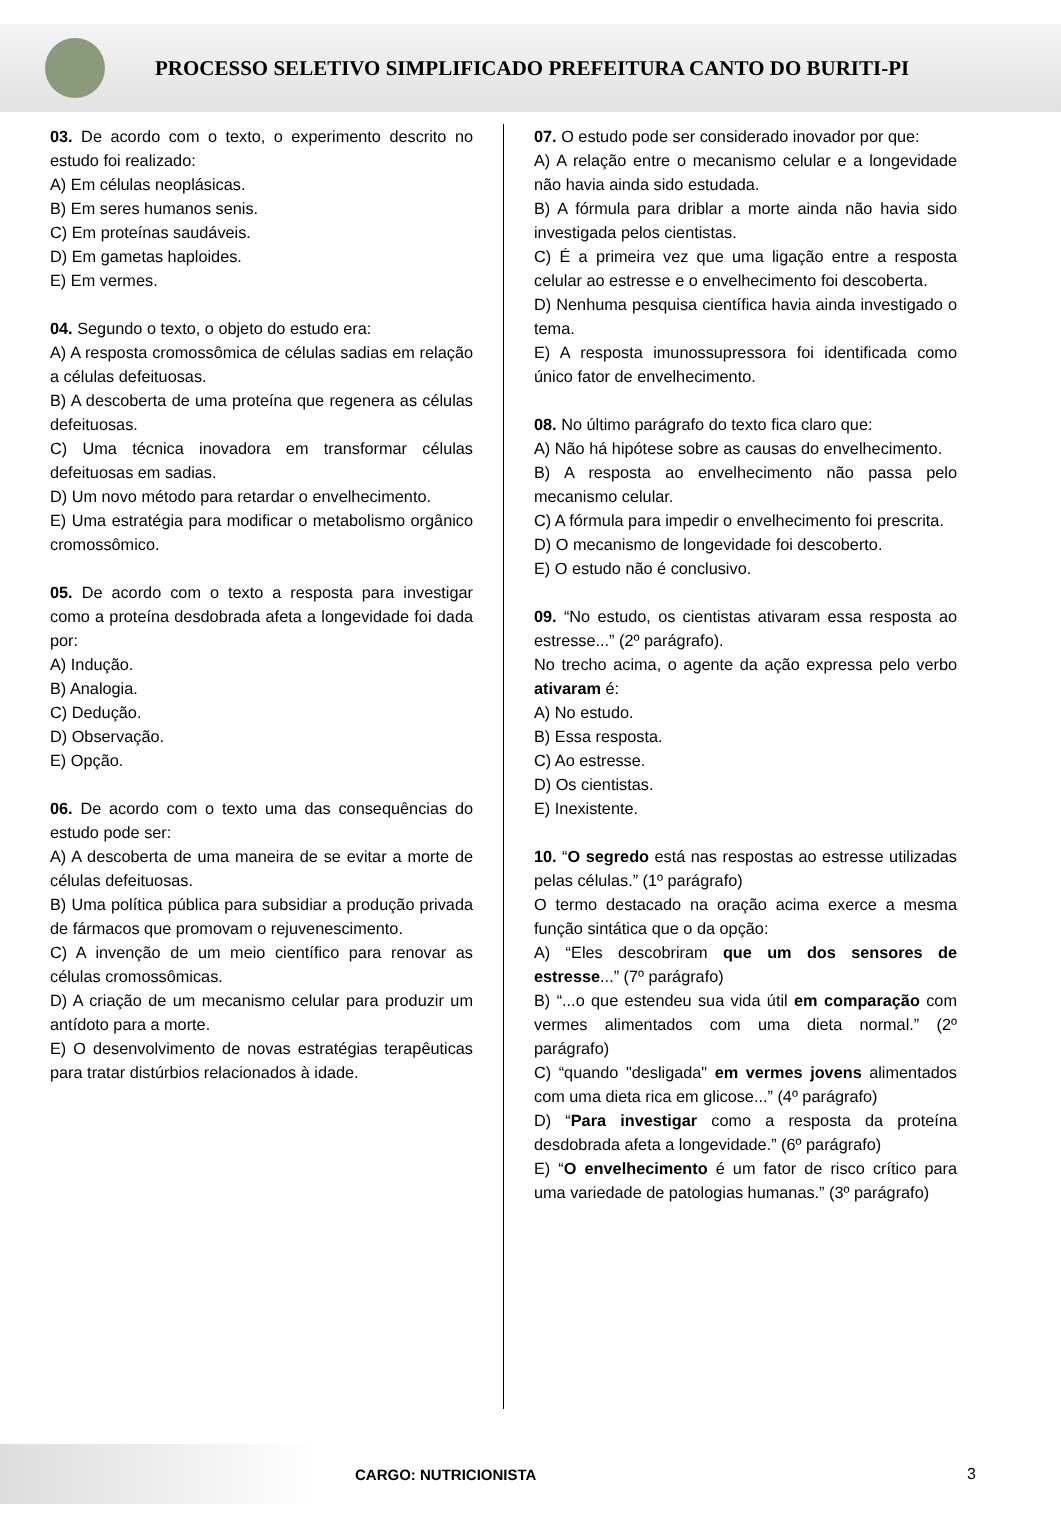PROCESSO SELETIVO SIMPLIFICADO PREFEITURA CANTO DO BURITI-PI
03. De acordo com o texto, o experimento descrito no estudo foi realizado:
A) Em células neoplásicas.
B) Em seres humanos senis.
C) Em proteínas saudáveis.
D) Em gametas haploides.
E) Em vermes.
04. Segundo o texto, o objeto do estudo era:
A) A resposta cromossômica de células sadias em relação a células defeituosas.
B) A descoberta de uma proteína que regenera as células defeituosas.
C) Uma técnica inovadora em transformar células defeituosas em sadias.
D) Um novo método para retardar o envelhecimento.
E) Uma estratégia para modificar o metabolismo orgânico cromossômico.
05. De acordo com o texto a resposta para investigar como a proteína desdobrada afeta a longevidade foi dada por:
A) Indução.
B) Analogia.
C) Dedução.
D) Observação.
E) Opção.
06. De acordo com o texto uma das consequências do estudo pode ser:
A) A descoberta de uma maneira de se evitar a morte de células defeituosas.
B) Uma política pública para subsidiar a produção privada de fármacos que promovam o rejuvenescimento.
C) A invenção de um meio científico para renovar as células cromossômicas.
D) A criação de um mecanismo celular para produzir um antídoto para a morte.
E) O desenvolvimento de novas estratégias terapêuticas para tratar distúrbios relacionados à idade.
07. O estudo pode ser considerado inovador por que:
A) A relação entre o mecanismo celular e a longevidade não havia ainda sido estudada.
B) A fórmula para driblar a morte ainda não havia sido investigada pelos cientistas.
C) É a primeira vez que uma ligação entre a resposta celular ao estresse e o envelhecimento foi descoberta.
D) Nenhuma pesquisa científica havia ainda investigado o tema.
E) A resposta imunossupressora foi identificada como único fator de envelhecimento.
08. No último parágrafo do texto fica claro que:
A) Não há hipótese sobre as causas do envelhecimento.
B) A resposta ao envelhecimento não passa pelo mecanismo celular.
C) A fórmula para impedir o envelhecimento foi prescrita.
D) O mecanismo de longevidade foi descoberto.
E) O estudo não é conclusivo.
09. “No estudo, os cientistas ativaram essa resposta ao estresse...” (2º parágrafo).
No trecho acima, o agente da ação expressa pelo verbo ativaram é:
A) No estudo.
B) Essa resposta.
C) Ao estresse.
D) Os cientistas.
E) Inexistente.
10. “O segredo está nas respostas ao estresse utilizadas pelas células.” (1º parágrafo)
O termo destacado na oração acima exerce a mesma função sintática que o da opção:
A) “Eles descobriram que um dos sensores de estresse...” (7º parágrafo)
B) “...o que estendeu sua vida útil em comparação com vermes alimentados com uma dieta normal.” (2º parágrafo)
C) “quando "desligada" em vermes jovens alimentados com uma dieta rica em glicose...” (4º parágrafo)
D) “Para investigar como a resposta da proteína desdobrada afeta a longevidade.” (6º parágrafo)
E) “O envelhecimento é um fator de risco crítico para uma variedade de patologias humanas.” (3º parágrafo)
CARGO: NUTRICIONISTA 3